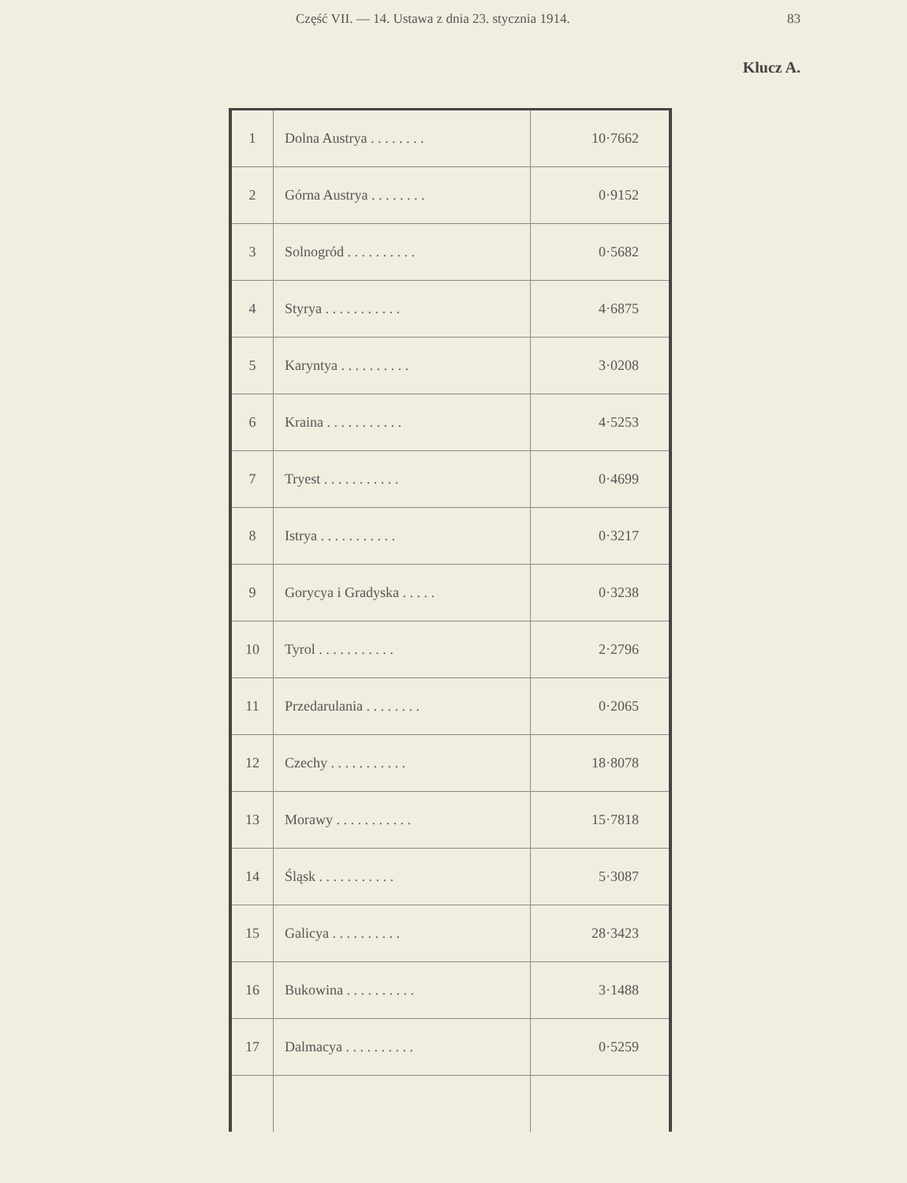Część VII. — 14. Ustawa z dnia 23. stycznia 1914. 83
Klucz A.
| 1 | Dolna Austrya . . . . . . . . | 10·7662 |
| 2 | Górna Austrya . . . . . . . . | 0·9152 |
| 3 | Solnogród . . . . . . . . . . | 0·5682 |
| 4 | Styrya . . . . . . . . . . . | 4·6875 |
| 5 | Karyntya . . . . . . . . . . | 3·0208 |
| 6 | Kraina . . . . . . . . . . . | 4·5253 |
| 7 | Tryest . . . . . . . . . . . | 0·4699 |
| 8 | Istrya . . . . . . . . . . . | 0·3217 |
| 9 | Gorycya i Gradyska . . . . . | 0·3238 |
| 10 | Tyrol . . . . . . . . . . . | 2·2796 |
| 11 | Przedarulania . . . . . . . . | 0·2065 |
| 12 | Czechy . . . . . . . . . . . | 18·8078 |
| 13 | Morawy . . . . . . . . . . . | 15·7818 |
| 14 | Śląsk . . . . . . . . . . . | 5·3087 |
| 15 | Galicya . . . . . . . . . . | 28·3423 |
| 16 | Bukowina . . . . . . . . . . | 3·1488 |
| 17 | Dalmacya . . . . . . . . . . | 0·5259 |